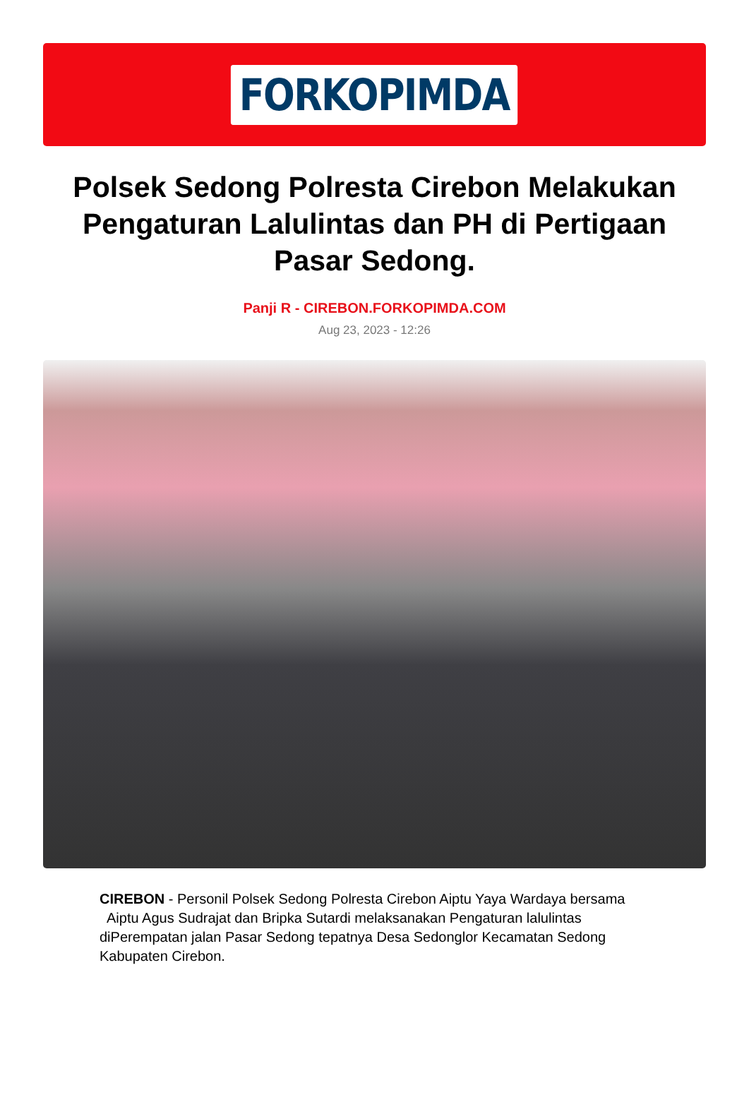FORKOPIMDA
Polsek Sedong Polresta Cirebon Melakukan Pengaturan Lalulintas dan PH di Pertigaan Pasar Sedong.
Panji R - CIREBON.FORKOPIMDA.COM
Aug 23, 2023 - 12:26
CIREBON - Personil Polsek Sedong Polresta Cirebon Aiptu Yaya Wardaya bersama Aiptu Agus Sudrajat dan Bripka Sutardi melaksanakan Pengaturan lalulintas diPerempatan jalan Pasar Sedong tepatnya Desa Sedonglor Kecamatan Sedong Kabupaten Cirebon.